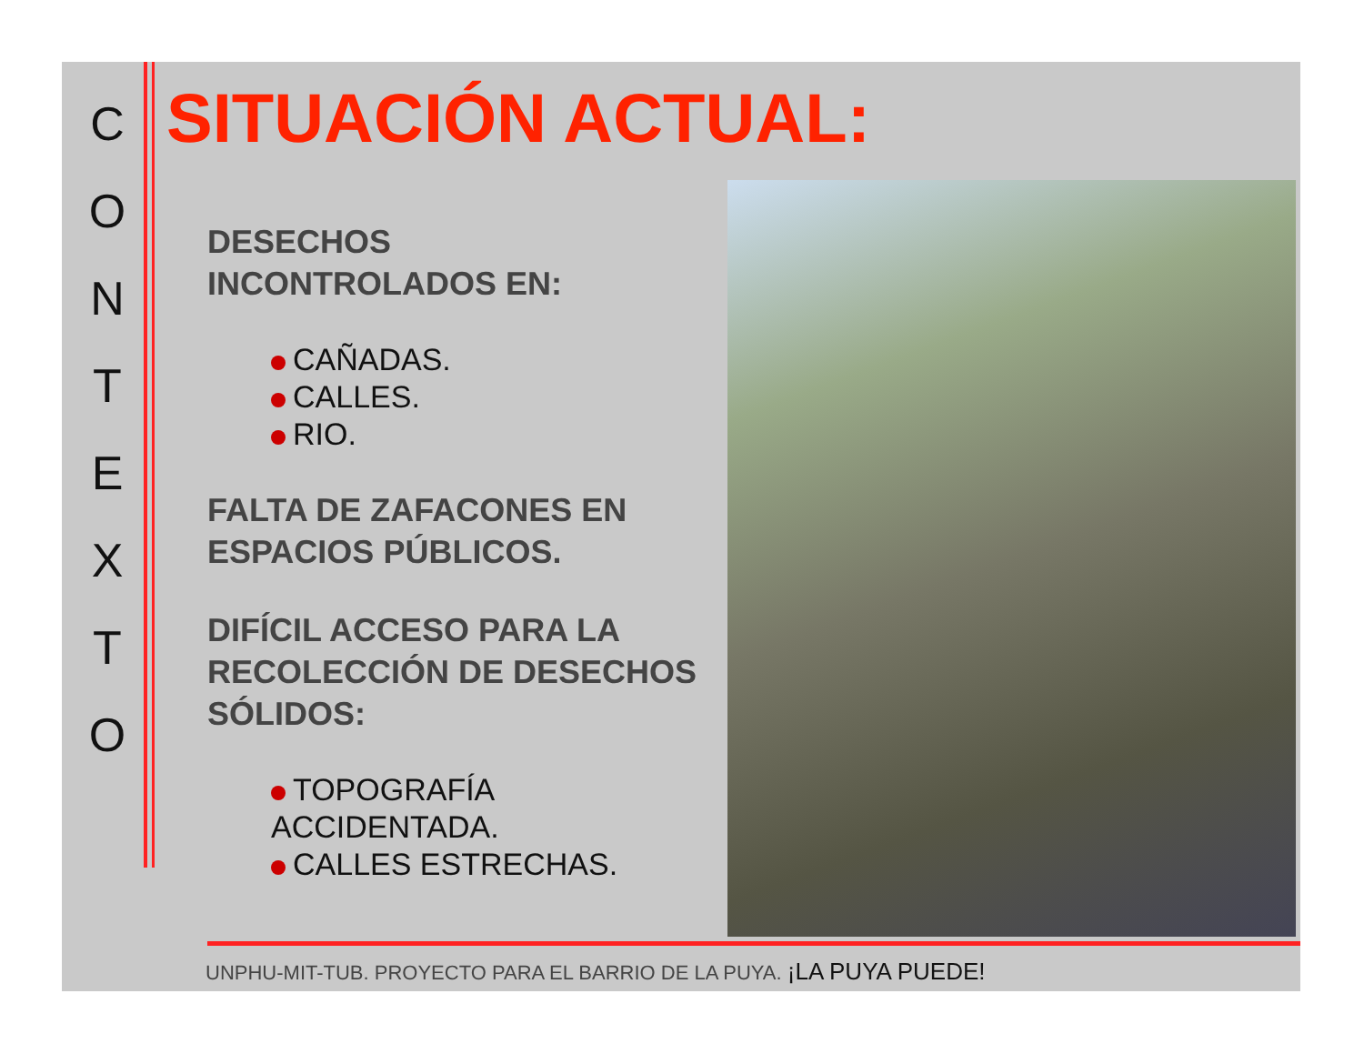C
O
N
T
E
X
T
O
SITUACIÓN ACTUAL:
DESECHOS
INCONTROLADOS EN:
CAÑADAS.
CALLES.
RIO.
FALTA DE ZAFACONES EN ESPACIOS PÚBLICOS.
DIFÍCIL ACCESO PARA LA RECOLECCIÓN DE DESECHOS SÓLIDOS:
TOPOGRAFÍA ACCIDENTADA.
CALLES ESTRECHAS.
UNPHU-MIT-TUB. PROYECTO PARA EL BARRIO DE LA PUYA. ¡LA PUYA PUEDE!